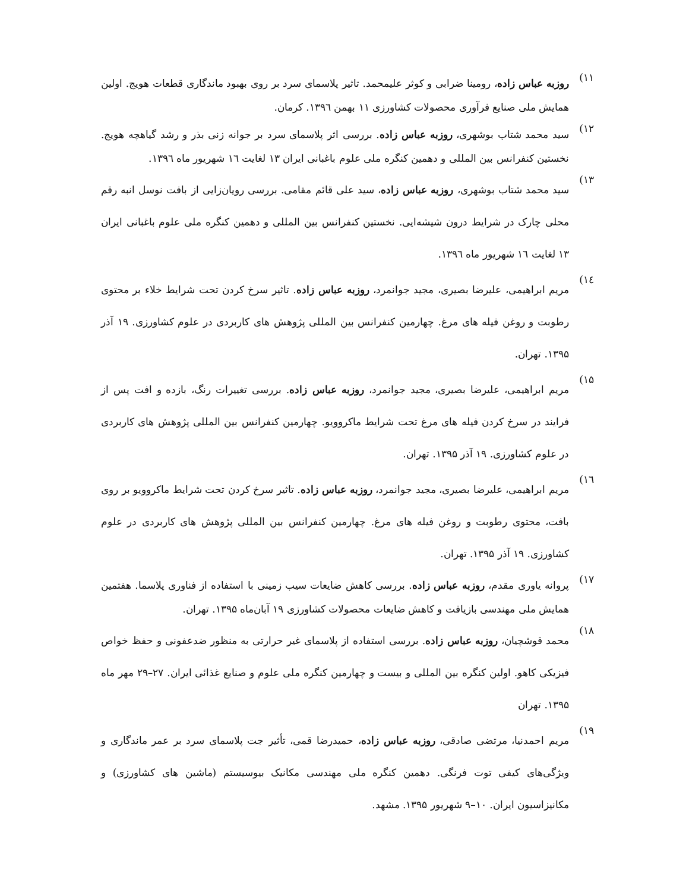۱۱) روزبه عباس زاده، رومینا ضرابی و کوثر علیمحمد. تاثیر پلاسمای سرد بر روی بهبود ماندگاری قطعات هویج. اولین همایش ملی صنایع فرآوری محصولات کشاورزی ۱۱ بهمن ۱۳۹٦. کرمان.
۱۲) سید محمد شتاب بوشهری، روزبه عباس زاده. بررسی اثر پلاسمای سرد بر جوانه زنی بذر و رشد گیاهچه هویج. نخستین کنفرانس بین المللی و دهمین کنگره ملی علوم باغبانی ایران ۱۳ لغایت ۱٦ شهریور ماه ۱۳۹٦.
۱۳) سید محمد شتاب بوشهری، روزبه عباس زاده، سید علی قائم مقامی. بررسی رویان‌زایی از بافت نوسل انبه رقم محلی چارک در شرایط درون شیشه‌ایی. نخستین کنفرانس بین المللی و دهمین کنگره ملی علوم باغبانی ایران ۱۳ لغایت ۱٦ شهریور ماه ۱۳۹٦.
۱٤) مریم ابراهیمی، علیرضا بصیری، مجید جوانمرد، روزبه عباس زاده. تاثیر سرخ کردن تحت شرایط خلاء بر محتوی رطوبت و روغن فیله های مرغ. چهارمین کنفرانس بین المللی پژوهش های کاربردی در علوم کشاورزی. ۱۹ آذر ۱۳۹۵. تهران.
۱۵) مریم ابراهیمی، علیرضا بصیری، مجید جوانمرد، روزبه عباس زاده. بررسی تغییرات رنگ، بازده و افت پس از فرایند در سرخ کردن فیله های مرغ تحت شرایط ماکروویو. چهارمین کنفرانس بین المللی پژوهش های کاربردی در علوم کشاورزی. ۱۹ آذر ۱۳۹۵. تهران.
۱٦) مریم ابراهیمی، علیرضا بصیری، مجید جوانمرد، روزبه عباس زاده. تاثیر سرخ کردن تحت شرایط ماکروویو بر روی بافت، محتوی رطوبت و روغن فیله های مرغ. چهارمین کنفرانس بین المللی پژوهش های کاربردی در علوم کشاورزی. ۱۹ آذر ۱۳۹۵. تهران.
۱۷) پروانه یاوری مقدم، روزبه عباس زاده. بررسی کاهش ضایعات سیب زمینی با استفاده از فناوری پلاسما. هفتمین همایش ملی مهندسی بازیافت و کاهش ضایعات محصولات کشاورزی ۱۹ آبان‌ماه ۱۳۹۵. تهران.
۱۸) محمد قوشچیان، روزبه عباس زاده. بررسی استفاده از پلاسمای غیر حرارتی به منظور ضدعفونی و حفظ خواص فیزیکی کاهو. اولین کنگره بین المللی و بیست و چهارمین کنگره ملی علوم و صنایع غذائی ایران. ۲۷–۲۹ مهر ماه ۱۳۹۵. تهران
۱۹) مریم احمدنیا، مرتضی صادقی، روزبه عباس زاده، حمیدرضا قمی، تأثیر جت پلاسمای سرد بر عمر ماندگاری و ویژگی‌های کیفی توت فرنگی. دهمین کنگره ملی مهندسی مکانیک بیوسیستم (ماشین های کشاورزی) و مکانیزاسیون ایران. ۱۰–۹ شهریور ۱۳۹۵. مشهد.